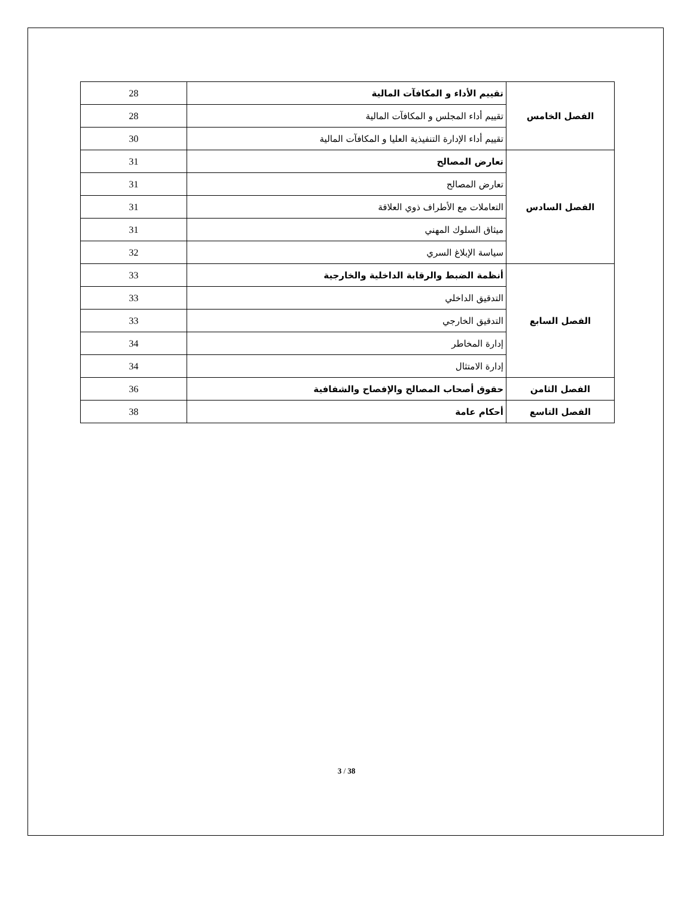| الفصل الخامس | تقييم الأداء و المكافآت المالية | 28 |
| | تقييم أداء المجلس و المكافآت المالية | 28 |
| | تقييم أداء الإدارة التنفيذية العليا و المكافآت المالية | 30 |
| الفصل السادس | تعارض المصالح | 31 |
| | تعارض المصالح | 31 |
| | التعاملات مع الأطراف ذوي العلاقة | 31 |
| | ميثاق السلوك المهني | 31 |
| | سياسة الإبلاغ السري | 32 |
| الفصل السابع | أنظمة الضبط والرقابة الداخلية والخارجية | 33 |
| | التدقيق الداخلي | 33 |
| | التدقيق الخارجي | 33 |
| | إدارة المخاطر | 34 |
| | إدارة الامتثال | 34 |
| الفصل الثامن | حقوق أصحاب المصالح والإفصاح والشفافية | 36 |
| الفصل التاسع | أحكام عامة | 38 |
3 / 38